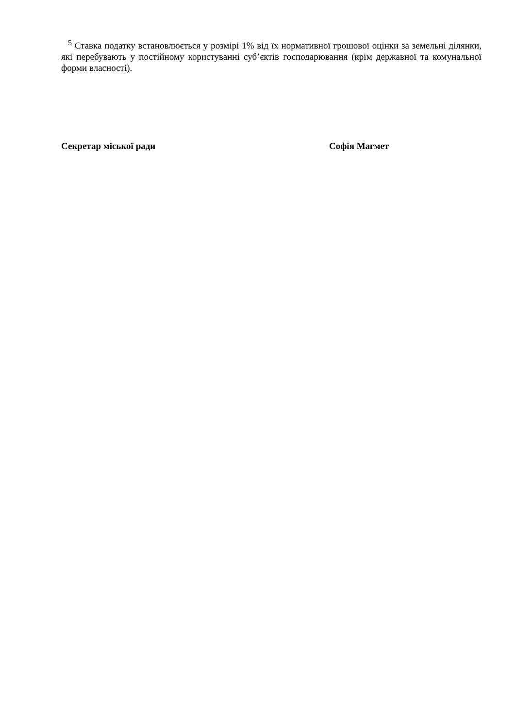<sup>5</sup> Ставка податку встановлюється у розмірі 1% від їх нормативної грошової оцінки за земельні ділянки, які перебувають у постійному користуванні суб’єктів господарювання (крім державної та комунальної форми власності).
Секретар міської ради Софія Магмет